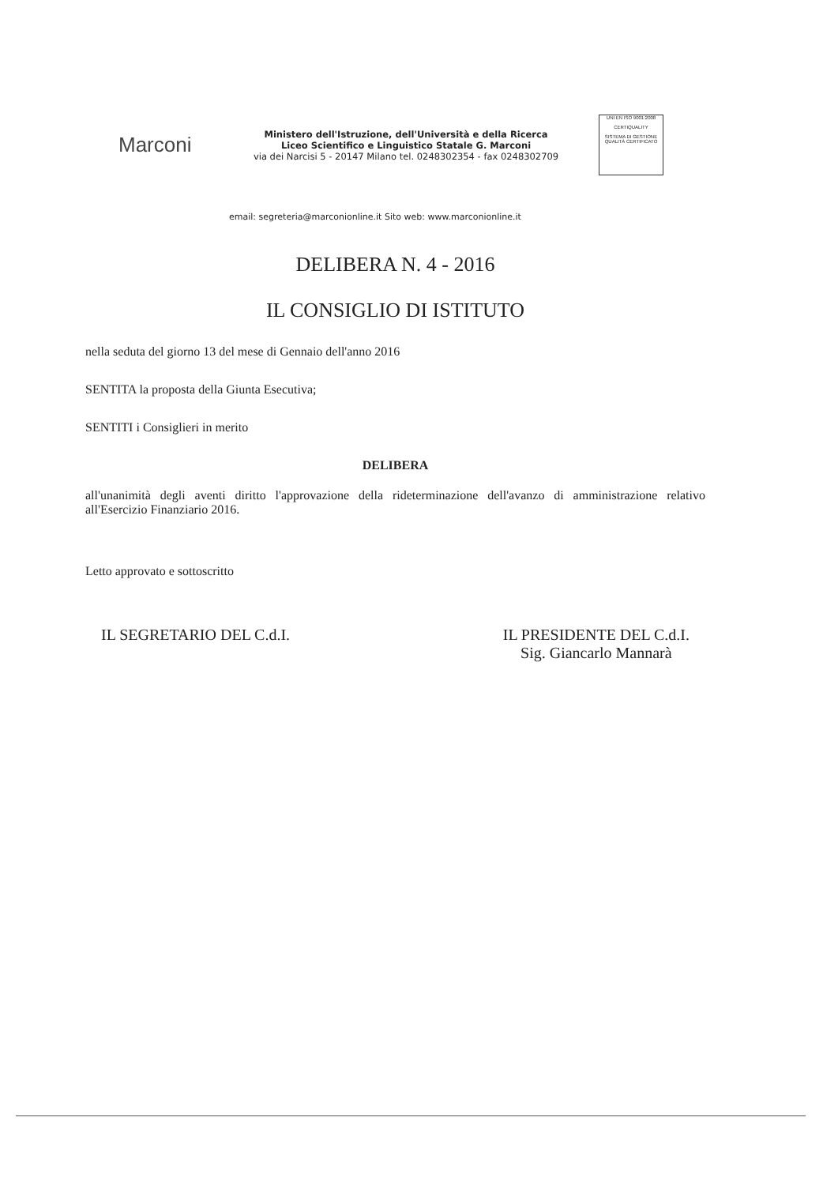Marconi
Ministero dell'Istruzione, dell'Università e della Ricerca
Liceo Scientifico e Linguistico Statale G. Marconi
via dei Narcisi 5 - 20147 Milano tel. 0248302354 - fax 0248302709
UNI EN ISO 9001:2008
CERTIQUALITY
SISTEMA DI GESTIONE QUALITÀ CERTIFICATO
email: segreteria@marconionline.it Sito web: www.marconionline.it
DELIBERA N. 4 - 2016
IL CONSIGLIO DI ISTITUTO
nella seduta del giorno 13 del mese di Gennaio dell'anno 2016
SENTITA la proposta della Giunta Esecutiva;
SENTITI i Consiglieri in merito
DELIBERA
all'unanimità degli aventi diritto l'approvazione della rideterminazione dell'avanzo di amministrazione relativo all'Esercizio Finanziario 2016.
Letto approvato e sottoscritto
IL SEGRETARIO DEL C.d.I. IL PRESIDENTE DEL C.d.I.
Sig. Giancarlo Mannarà